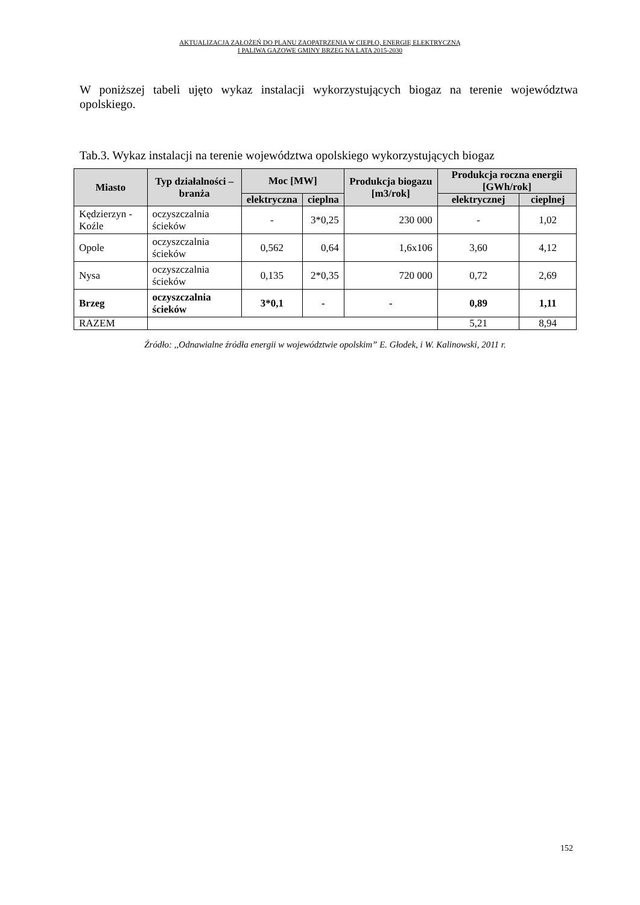AKTUALIZACJA ZAŁOŻEŃ DO PLANU ZAOPATRZENIA W CIEPŁO, ENERGIĘ ELEKTRYCZNĄ
I PALIWA GAZOWE GMINY BRZEG NA LATA 2015-2030
W poniższej tabeli ujęto wykaz instalacji wykorzystujących biogaz na terenie województwa opolskiego.
Tab.3. Wykaz instalacji na terenie województwa opolskiego wykorzystujących biogaz
| Miasto | Typ działalności – branża | Moc [MW] | | Produkcja biogazu [m3/rok] | Produkcja roczna energii [GWh/rok] | |
| --- | --- | --- | --- | --- | --- | --- |
| | | elektryczna | cieplna | | elektrycznej | cieplnej |
| Kędzierzyn - Koźle | oczyszczalnia ścieków | - | 3*0,25 | 230 000 | - | 1,02 |
| Opole | oczyszczalnia ścieków | 0,562 | 0,64 | 1,6x106 | 3,60 | 4,12 |
| Nysa | oczyszczalnia ścieków | 0,135 | 2*0,35 | 720 000 | 0,72 | 2,69 |
| Brzeg | oczyszczalnia ścieków | 3*0,1 | - | - | 0,89 | 1,11 |
| RAZEM | | | | | 5,21 | 8,94 |
Źródło: ,,Odnawialne źródła energii w województwie opolskim” E. Głodek, i W. Kalinowski, 2011 r.
152